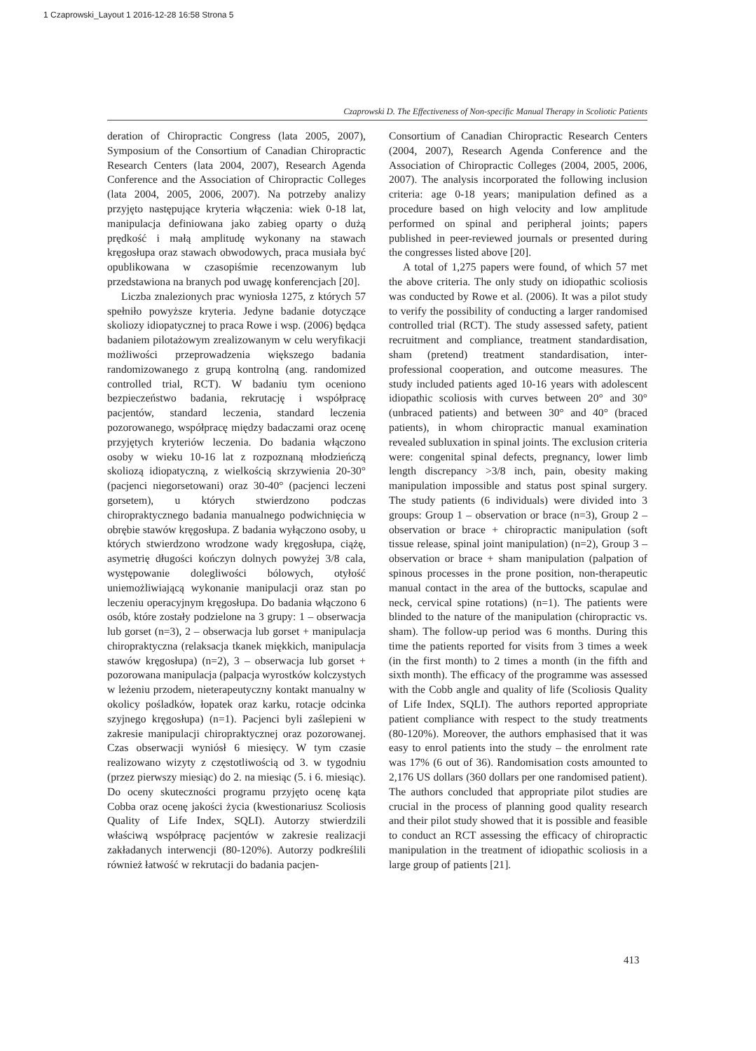1 Czaprowski_Layout 1 2016-12-28 16:58 Strona 5
Czaprowski D. The Effectiveness of Non-specific Manual Therapy in Scoliotic Patients
deration of Chiropractic Congress (lata 2005, 2007), Symposium of the Consortium of Canadian Chiropractic Research Centers (lata 2004, 2007), Research Agenda Conference and the Association of Chiropractic Colleges (lata 2004, 2005, 2006, 2007). Na potrzeby analizy przyjęto następujące kryteria włączenia: wiek 0-18 lat, manipulacja definiowana jako zabieg oparty o dużą prędkość i małą amplitudę wykonany na stawach kręgosłupa oraz stawach obwodowych, praca musiała być opublikowana w czasopiśmie recenzowanym lub przedstawiona na branych pod uwagę konferencjach [20].
Liczba znalezionych prac wyniosła 1275, z których 57 spełniło powyższe kryteria. Jedyne badanie dotyczące skoliozy idiopatycznej to praca Rowe i wsp. (2006) będąca badaniem pilotażowym zrealizowanym w celu weryfikacji możliwości przeprowadzenia większego badania randomizowanego z grupą kontrolną (ang. randomized controlled trial, RCT). W badaniu tym oceniono bezpieczeństwo badania, rekrutację i współpracę pacjentów, standard leczenia, standard leczenia pozorowanego, współpracę między badaczami oraz ocenę przyjętych kryteriów leczenia. Do badania włączono osoby w wieku 10-16 lat z rozpoznaną młodzieńczą skoliozą idiopatyczną, z wielkością skrzywienia 20-30° (pacjenci niegorsetowani) oraz 30-40° (pacjenci leczeni gorsetem), u których stwierdzono podczas chiropraktycznego badania manualnego podwichnięcia w obrębie stawów kręgosłupa. Z badania wyłączono osoby, u których stwierdzono wrodzone wady kręgosłupa, ciążę, asymetrię długości kończyn dolnych powyżej 3/8 cala, występowanie dolegliwości bólowych, otyłość uniemożliwiającą wykonanie manipulacji oraz stan po leczeniu operacyjnym kręgosłupa. Do badania włączono 6 osób, które zostały podzielone na 3 grupy: 1 – obserwacja lub gorset (n=3), 2 – obserwacja lub gorset + manipulacja chiropraktyczna (relaksacja tkanek miękkich, manipulacja stawów kręgosłupa) (n=2), 3 – obserwacja lub gorset + pozorowana manipulacja (palpacja wyrostków kolczystych w leżeniu przodem, nieterapeutyczny kontakt manualny w okolicy pośladków, łopatek oraz karku, rotacje odcinka szyjnego kręgosłupa) (n=1). Pacjenci byli zaślepieni w zakresie manipulacji chiropraktycznej oraz pozorowanej. Czas obserwacji wyniósł 6 miesięcy. W tym czasie realizowano wizyty z częstotliwością od 3. w tygodniu (przez pierwszy miesiąc) do 2. na miesiąc (5. i 6. miesiąc). Do oceny skuteczności programu przyjęto ocenę kąta Cobba oraz ocenę jakości życia (kwestionariusz Scoliosis Quality of Life Index, SQLI). Autorzy stwierdzili właściwą współpracę pacjentów w zakresie realizacji zakładanych interwencji (80-120%). Autorzy podkreślili również łatwość w rekrutacji do badania pacjen-
Consortium of Canadian Chiropractic Research Centers (2004, 2007), Research Agenda Conference and the Association of Chiropractic Colleges (2004, 2005, 2006, 2007). The analysis incorporated the following inclusion criteria: age 0-18 years; manipulation defined as a procedure based on high velocity and low amplitude performed on spinal and peripheral joints; papers published in peer-reviewed journals or presented during the congresses listed above [20].
A total of 1,275 papers were found, of which 57 met the above criteria. The only study on idiopathic scoliosis was conducted by Rowe et al. (2006). It was a pilot study to verify the possibility of conducting a larger randomised controlled trial (RCT). The study assessed safety, patient recruitment and compliance, treatment standardisation, sham (pretend) treatment standardisation, inter-professional cooperation, and outcome measures. The study included patients aged 10-16 years with adolescent idiopathic scoliosis with curves between 20° and 30° (unbraced patients) and between 30° and 40° (braced patients), in whom chiropractic manual examination revealed subluxation in spinal joints. The exclusion criteria were: congenital spinal defects, pregnancy, lower limb length discrepancy >3/8 inch, pain, obesity making manipulation impossible and status post spinal surgery. The study patients (6 individuals) were divided into 3 groups: Group 1 – observation or brace (n=3), Group 2 – observation or brace + chiropractic manipulation (soft tissue release, spinal joint manipulation) (n=2), Group 3 – observation or brace + sham manipulation (palpation of spinous processes in the prone position, non-therapeutic manual contact in the area of the buttocks, scapulae and neck, cervical spine rotations) (n=1). The patients were blinded to the nature of the manipulation (chiropractic vs. sham). The follow-up period was 6 months. During this time the patients reported for visits from 3 times a week (in the first month) to 2 times a month (in the fifth and sixth month). The efficacy of the programme was assessed with the Cobb angle and quality of life (Scoliosis Quality of Life Index, SQLI). The authors reported appropriate patient compliance with respect to the study treatments (80-120%). Moreover, the authors emphasised that it was easy to enrol patients into the study – the enrolment rate was 17% (6 out of 36). Randomisation costs amounted to 2,176 US dollars (360 dollars per one randomised patient). The authors concluded that appropriate pilot studies are crucial in the process of planning good quality research and their pilot study showed that it is possible and feasible to conduct an RCT assessing the efficacy of chiropractic manipulation in the treatment of idiopathic scoliosis in a large group of patients [21].
413